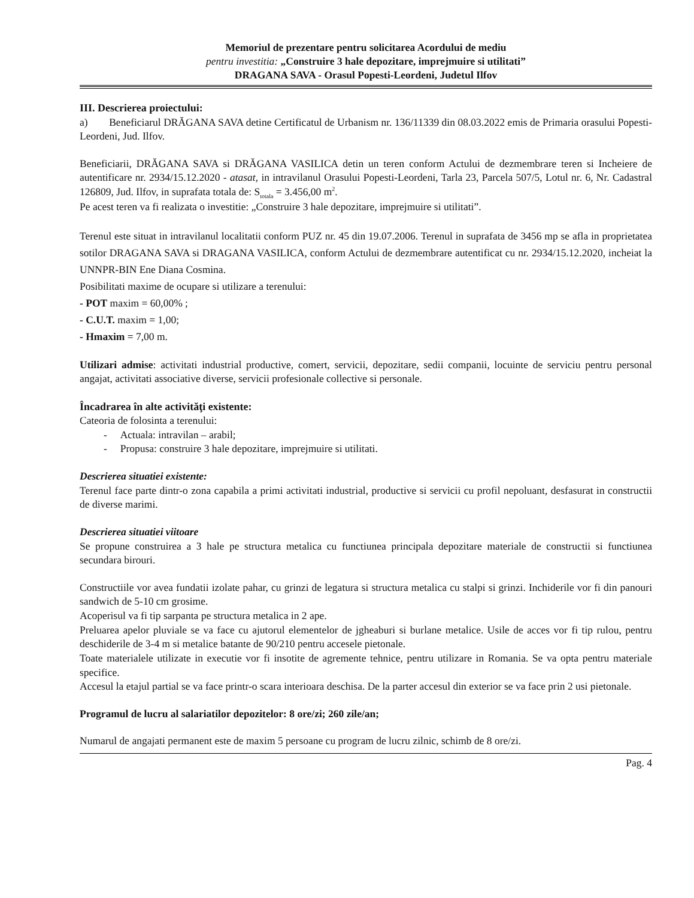Memoriul de prezentare pentru solicitarea Acordului de mediu
pentru investitia: „Construire 3 hale depozitare, imprejmuire si utilitati”
DRAGANA SAVA - Orasul Popesti-Leordeni, Judetul Ilfov
III. Descrierea proiectului:
a) Beneficiarul DRĂGANA SAVA detine Certificatul de Urbanism nr. 136/11339 din 08.03.2022 emis de Primaria orasului Popesti-Leordeni, Jud. Ilfov.
Beneficiarii, DRĂGANA SAVA si DRĂGANA VASILICA detin un teren conform Actului de dezmembrare teren si Incheiere de autentificare nr. 2934/15.12.2020 - atasat, in intravilanul Orasului Popesti-Leordeni, Tarla 23, Parcela 507/5, Lotul nr. 6, Nr. Cadastral 126809, Jud. Ilfov, in suprafata totala de: S<sub>totala</sub> = 3.456,00 m<sup>2</sup>.
Pe acest teren va fi realizata o investitie: „Construire 3 hale depozitare, imprejmuire si utilitati”.
Terenul este situat in intravilanul localitatii conform PUZ nr. 45 din 19.07.2006. Terenul in suprafata de 3456 mp se afla in proprietatea sotilor DRAGANA SAVA si DRAGANA VASILICA, conform Actului de dezmembrare autentificat cu nr. 2934/15.12.2020, incheiat la UNNPR-BIN Ene Diana Cosmina.
Posibilitati maxime de ocupare si utilizare a terenului:
- POT maxim = 60,00% ;
- C.U.T. maxim = 1,00;
- Hmaxim = 7,00 m.
Utilizari admise: activitati industrial productive, comert, servicii, depozitare, sedii companii, locuinte de serviciu pentru personal angajat, activitati associative diverse, servicii profesionale collective si personale.
Încadrarea în alte activităţi existente:
Cateoria de folosinta a terenului:
- Actuala: intravilan – arabil;
- Propusa: construire 3 hale depozitare, imprejmuire si utilitati.
Descrierea situatiei existente:
Terenul face parte dintr-o zona capabila a primi activitati industrial, productive si servicii cu profil nepoluant, desfasurat in constructii de diverse marimi.
Descrierea situatiei viitoare
Se propune construirea a 3 hale pe structura metalica cu functiunea principala depozitare materiale de constructii si functiunea secundara birouri.
Constructiile vor avea fundatii izolate pahar, cu grinzi de legatura si structura metalica cu stalpi si grinzi. Inchiderile vor fi din panouri sandwich de 5-10 cm grosime.
Acoperisul va fi tip sarpanta pe structura metalica in 2 ape.
Preluarea apelor pluviale se va face cu ajutorul elementelor de jgheaburi si burlane metalice. Usile de acces vor fi tip rulou, pentru deschiderile de 3-4 m si metalice batante de 90/210 pentru accesele pietonale.
Toate materialele utilizate in executie vor fi insotite de agremente tehnice, pentru utilizare in Romania. Se va opta pentru materiale specifice.
Accesul la etajul partial se va face printr-o scara interioara deschisa. De la parter accesul din exterior se va face prin 2 usi pietonale.
Programul de lucru al salariatilor depozitelor: 8 ore/zi; 260 zile/an;
Numarul de angajati permanent este de maxim 5 persoane cu program de lucru zilnic, schimb de 8 ore/zi.
Pag. 4